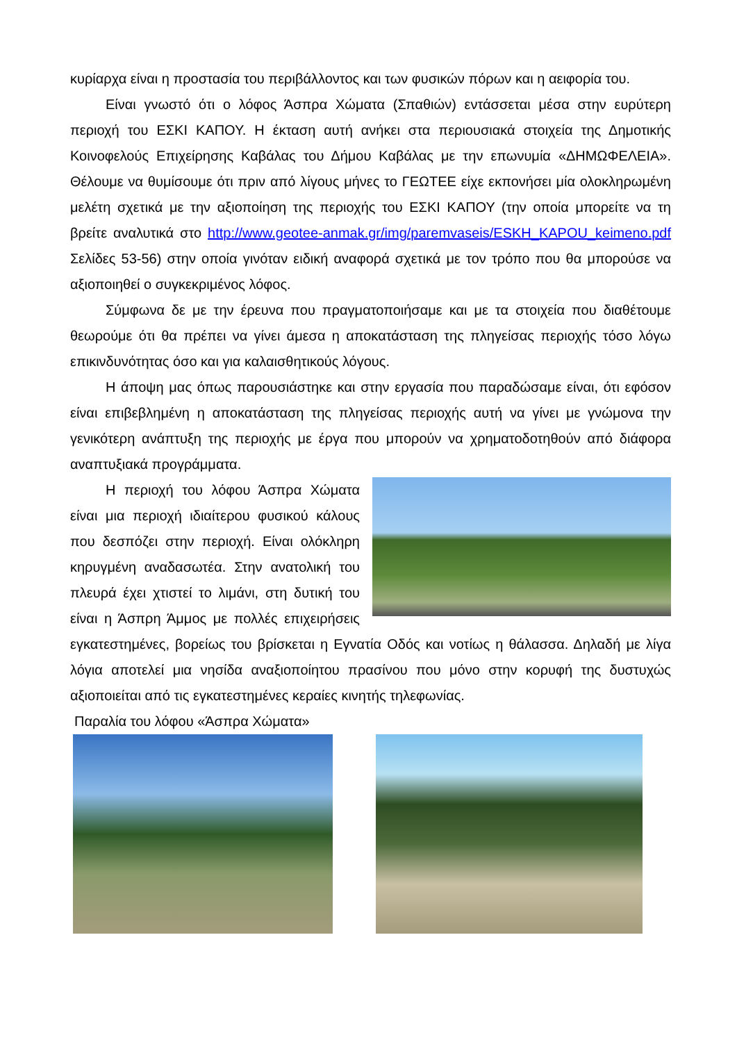κυρίαρχα είναι η προστασία του περιβάλλοντος και των φυσικών πόρων και η αειφορία του.
Είναι γνωστό ότι ο λόφος Άσπρα Χώματα (Σπαθιών) εντάσσεται μέσα στην ευρύτερη περιοχή του ΕΣΚΙ ΚΑΠΟΥ. Η έκταση αυτή ανήκει στα περιουσιακά στοιχεία της Δημοτικής Κοινοφελούς Επιχείρησης Καβάλας του Δήμου Καβάλας με την επωνυμία «ΔΗΜΩΦΕΛΕΙΑ». Θέλουμε να θυμίσουμε ότι πριν από λίγους μήνες το ΓΕΩΤΕΕ είχε εκπονήσει μία ολοκληρωμένη μελέτη σχετικά με την αξιοποίηση της περιοχής του ΕΣΚΙ ΚΑΠΟΥ (την οποία μπορείτε να τη βρείτε αναλυτικά στο http://www.geotee-anmak.gr/img/paremvaseis/ESKH_KAPOU_keimeno.pdf Σελίδες 53-56) στην οποία γινόταν ειδική αναφορά σχετικά με τον τρόπο που θα μπορούσε να αξιοποιηθεί ο συγκεκριμένος λόφος.
Σύμφωνα δε με την έρευνα που πραγματοποιήσαμε και με τα στοιχεία που διαθέτουμε θεωρούμε ότι θα πρέπει να γίνει άμεσα η αποκατάσταση της πληγείσας περιοχής τόσο λόγω επικινδυνότητας όσο και για καλαισθητικούς λόγους.
Η άποψη μας όπως παρουσιάστηκε και στην εργασία που παραδώσαμε είναι, ότι εφόσον είναι επιβεβλημένη η αποκατάσταση της πληγείσας περιοχής αυτή να γίνει με γνώμονα την γενικότερη ανάπτυξη της περιοχής με έργα που μπορούν να χρηματοδοτηθούν από διάφορα αναπτυξιακά προγράμματα.
Η περιοχή του λόφου Άσπρα Χώματα είναι μια περιοχή ιδιαίτερου φυσικού κάλους που δεσπόζει στην περιοχή. Είναι ολόκληρη κηρυγμένη αναδασωτέα. Στην ανατολική του πλευρά έχει χτιστεί το λιμάνι, στη δυτική του είναι η Άσπρη Άμμος με πολλές επιχειρήσεις εγκατεστημένες, βορείως του βρίσκεται η Εγνατία Οδός και νοτίως η θάλασσα. Δηλαδή με λίγα λόγια αποτελεί μια νησίδα αναξιοποίητου πρασίνου που μόνο στην κορυφή της δυστυχώς αξιοποιείται από τις εγκατεστημένες κεραίες κινητής τηλεφωνίας.
Παραλία του λόφου «Άσπρα Χώματα»